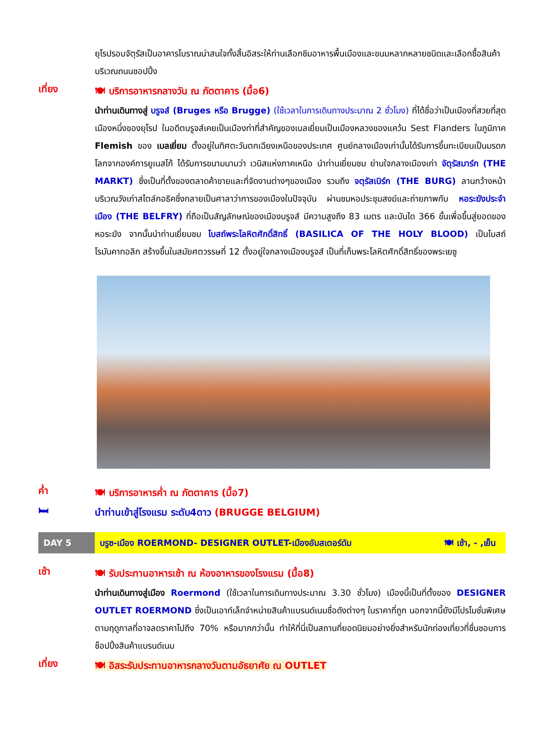ยุโรปรอบจัตุรัสเป็นอาคารโบราณน่าสนใจทั้งสิ้นอิสระให้ท่านเลือกชิมอาหารพื้นเมืองและขนมหลากหลายชนิดและเลือกซื้อสินค้าบริเวณถนนชอปปิ้ง
เที่ยง
🍽 บริการอาหารกลางวัน ณ ภัตตาคาร (มื้อ6)
นำท่านเดินทางสู่ บรูจส์ (Bruges หรือ Brugge) (ใช้เวลาในการเดินทางประมาณ 2 ชั่วโมง) ที่ได้ชื่อว่าเป็นเมืองที่สวยที่สุดเมืองหนึ่งของยุโรป ในอดีตบรูจส์เคยเป็นเมืองท่าที่สำคัญของเบลเยี่ยมเป็นเมืองหลวงของแคว้น Sest Flanders ในภูมิภาค Flemish ของ เบลเยี่ยม ตั้งอยู่ในทิศตะวันตกเฉียงเหนือของประเทศ ศูนย์กลางเมืองเก่านั้นได้รับการขึ้นทะเบียนเป็นมรดกโลกจากองค์การยูเนสโก้ ได้รับการขนามนามว่า เวนิสแห่งภาคเหนือ นำท่านเยี่ยมชม ย่านใจกลางเมืองเก่า จัตุรัสมาร์ก (THE MARKT) ซึ่งเป็นที่ตั้งของตลาดค้าขายและที่จัดงานต่างๆของเมือง รวมถึง จตุรัสเบิร์ก (THE BURG) ลานกว้างหน้าบริเวณวังเก่าสไตล์กอธิคซึ่งกลายเป็นศาลาว่าการของเมืองในปัจจุบัน ผ่านชมหอประชุมสงฆ์และถ่ายภาพกับ หอระฆังประจำเมือง (THE BELFRY) ที่ถือเป็นสัญลักษณ์ของเมืองบรูจส์ มีความสูงถึง 83 เมตร และบันได 366 ขั้นเพื่อขึ้นสู่ยอดของหอระฆัง จากนั้นนำท่านเยี่ยมชม โบสถ์พระโลหิตศักดิ์สิทธิ์ (BASILICA OF THE HOLY BLOOD) เป็นโบสถ์โรมันคาทอลิก สร้างขึ้นในสมัยศตวรรษที่ 12 ตั้งอยู่ใจกลางเมืองบรูจส์ เป็นที่เก็บพระโลหิตศักดิ์สิทธิ์ของพระเยซู
ค่ำ
🍽 บริการอาหารค่ำ ณ ภัตตาคาร (มื้อ7)
🛏
นำท่านเข้าสู่โรงแรม ระดับ4ดาว (BRUGGE BELGIUM)
DAY 5
บรูซ-เมือง ROERMOND- DESIGNER OUTLET-เมืองอัมสเตอร์ดัม 🍽 เช้า, - ,เย็น
เช้า
🍽 รับประทานอาหารเช้า ณ ห้องอาหารของโรงแรม (มื้อ8)
นำท่านเดินทางสู่เมือง Roermond (ใช้เวลาในการเดินทางประมาณ 3.30 ชั่วโมง) เมืองนี้เป็นที่ตั้งของ DESIGNER OUTLET ROERMOND ซึ่งเป็นเอาท์เล็ทจำหน่ายสินค้าแบรนด์เนมชื่อดังต่างๆ ในราคาที่ถูก นอกจากนี้ยังมีโปรโมชั่นพิเศษตามฤดูกาลที่อาจลดราคาไปถึง 70% หรือมากกว่านั้น ทำให้ที่นี่เป็นสถานที่ยอดนิยมอย่างยิ่งสำหรับนักท่องเที่ยวที่ชื่นชอบการช็อปปิ้งสินค้าแบรนด์เนม
เที่ยง
🍽 อิสระรับประทานอาหารกลางวันตามอัธยาศัย ณ OUTLET